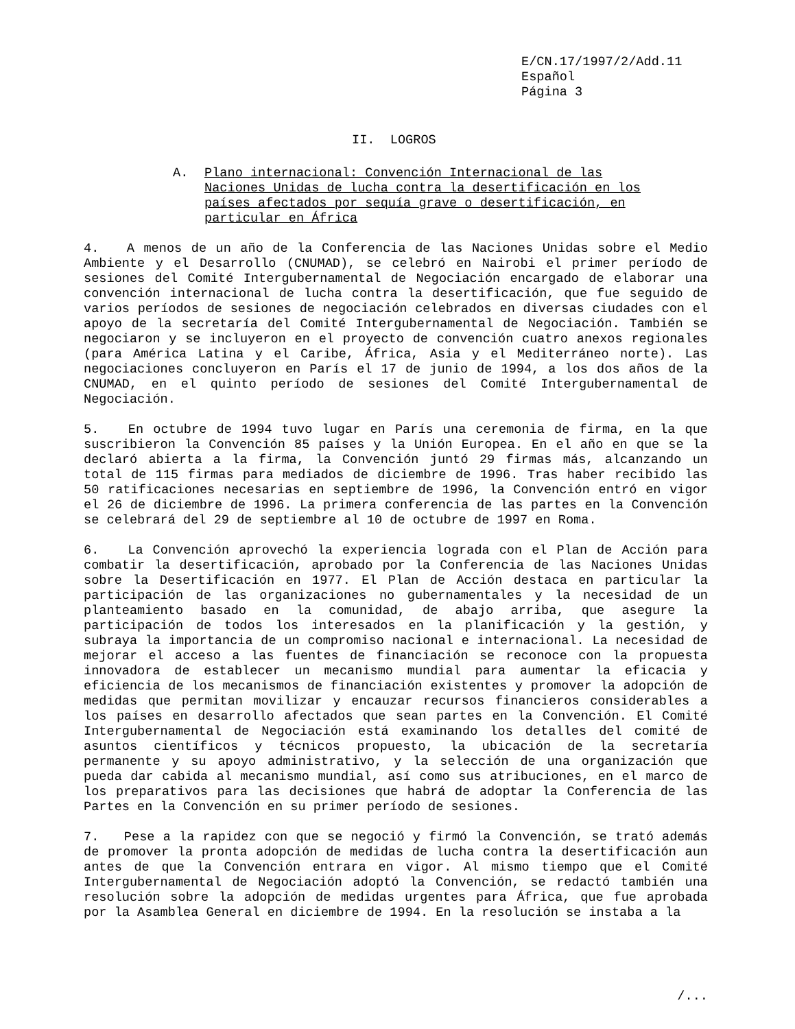E/CN.17/1997/2/Add.11 Español Página 3
II. LOGROS
A. Plano internacional: Convención Internacional de las Naciones Unidas de lucha contra la desertificación en los países afectados por sequía grave o desertificación, en particular en África
4. A menos de un año de la Conferencia de las Naciones Unidas sobre el Medio Ambiente y el Desarrollo (CNUMAD), se celebró en Nairobi el primer período de sesiones del Comité Intergubernamental de Negociación encargado de elaborar una convención internacional de lucha contra la desertificación, que fue seguido de varios períodos de sesiones de negociación celebrados en diversas ciudades con el apoyo de la secretaría del Comité Intergubernamental de Negociación. También se negociaron y se incluyeron en el proyecto de convención cuatro anexos regionales (para América Latina y el Caribe, África, Asia y el Mediterráneo norte). Las negociaciones concluyeron en París el 17 de junio de 1994, a los dos años de la CNUMAD, en el quinto período de sesiones del Comité Intergubernamental de Negociación.
5. En octubre de 1994 tuvo lugar en París una ceremonia de firma, en la que suscribieron la Convención 85 países y la Unión Europea. En el año en que se la declaró abierta a la firma, la Convención juntó 29 firmas más, alcanzando un total de 115 firmas para mediados de diciembre de 1996. Tras haber recibido las 50 ratificaciones necesarias en septiembre de 1996, la Convención entró en vigor el 26 de diciembre de 1996. La primera conferencia de las partes en la Convención se celebrará del 29 de septiembre al 10 de octubre de 1997 en Roma.
6. La Convención aprovechó la experiencia lograda con el Plan de Acción para combatir la desertificación, aprobado por la Conferencia de las Naciones Unidas sobre la Desertificación en 1977. El Plan de Acción destaca en particular la participación de las organizaciones no gubernamentales y la necesidad de un planteamiento basado en la comunidad, de abajo arriba, que asegure la participación de todos los interesados en la planificación y la gestión, y subraya la importancia de un compromiso nacional e internacional. La necesidad de mejorar el acceso a las fuentes de financiación se reconoce con la propuesta innovadora de establecer un mecanismo mundial para aumentar la eficacia y eficiencia de los mecanismos de financiación existentes y promover la adopción de medidas que permitan movilizar y encauzar recursos financieros considerables a los países en desarrollo afectados que sean partes en la Convención. El Comité Intergubernamental de Negociación está examinando los detalles del comité de asuntos científicos y técnicos propuesto, la ubicación de la secretaría permanente y su apoyo administrativo, y la selección de una organización que pueda dar cabida al mecanismo mundial, así como sus atribuciones, en el marco de los preparativos para las decisiones que habrá de adoptar la Conferencia de las Partes en la Convención en su primer período de sesiones.
7. Pese a la rapidez con que se negoció y firmó la Convención, se trató además de promover la pronta adopción de medidas de lucha contra la desertificación aun antes de que la Convención entrara en vigor. Al mismo tiempo que el Comité Intergubernamental de Negociación adoptó la Convención, se redactó también una resolución sobre la adopción de medidas urgentes para África, que fue aprobada por la Asamblea General en diciembre de 1994. En la resolución se instaba a la
/...